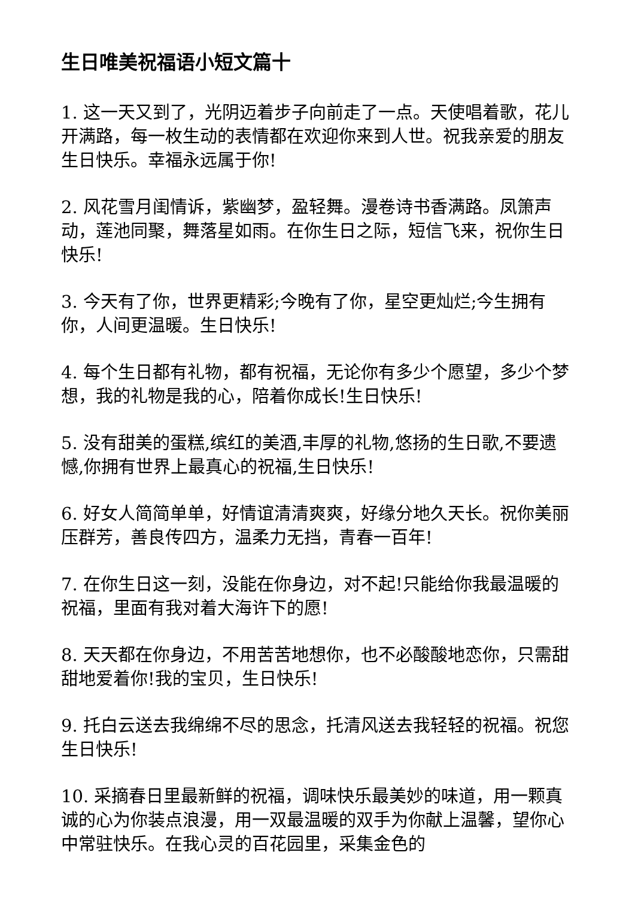生日唯美祝福语小短文篇十
1. 这一天又到了，光阴迈着步子向前走了一点。天使唱着歌，花儿开满路，每一枚生动的表情都在欢迎你来到人世。祝我亲爱的朋友生日快乐。幸福永远属于你!
2. 风花雪月闺情诉，紫幽梦，盈轻舞。漫卷诗书香满路。凤箫声动，莲池同聚，舞落星如雨。在你生日之际，短信飞来，祝你生日快乐!
3. 今天有了你，世界更精彩;今晚有了你，星空更灿烂;今生拥有你，人间更温暖。生日快乐!
4. 每个生日都有礼物，都有祝福，无论你有多少个愿望，多少个梦想，我的礼物是我的心，陪着你成长!生日快乐!
5. 没有甜美的蛋糕,缤红的美酒,丰厚的礼物,悠扬的生日歌,不要遗憾,你拥有世界上最真心的祝福,生日快乐!
6. 好女人简简单单，好情谊清清爽爽，好缘分地久天长。祝你美丽压群芳，善良传四方，温柔力无挡，青春一百年!
7. 在你生日这一刻，没能在你身边，对不起!只能给你我最温暖的祝福，里面有我对着大海许下的愿!
8. 天天都在你身边，不用苦苦地想你，也不必酸酸地恋你，只需甜甜地爱着你!我的宝贝，生日快乐!
9. 托白云送去我绵绵不尽的思念，托清风送去我轻轻的祝福。祝您生日快乐!
10. 采摘春日里最新鲜的祝福，调味快乐最美妙的味道，用一颗真诚的心为你装点浪漫，用一双最温暖的双手为你献上温馨，望你心中常驻快乐。在我心灵的百花园里，采集金色的